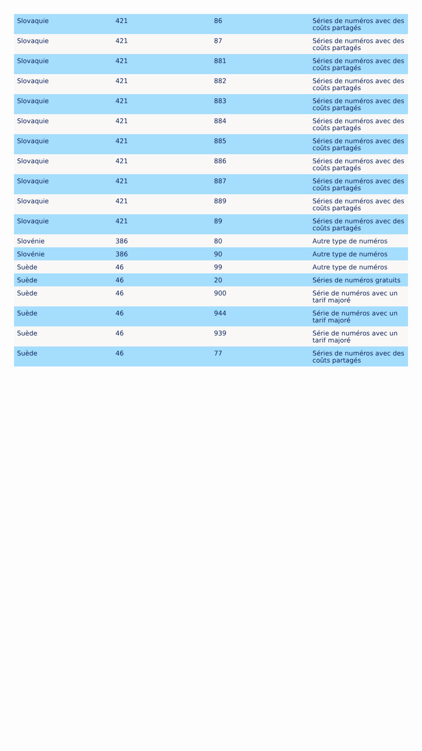| Slovaquie | 421 | 86 | Séries de numéros avec des coûts partagés |
| Slovaquie | 421 | 87 | Séries de numéros avec des coûts partagés |
| Slovaquie | 421 | 881 | Séries de numéros avec des coûts partagés |
| Slovaquie | 421 | 882 | Séries de numéros avec des coûts partagés |
| Slovaquie | 421 | 883 | Séries de numéros avec des coûts partagés |
| Slovaquie | 421 | 884 | Séries de numéros avec des coûts partagés |
| Slovaquie | 421 | 885 | Séries de numéros avec des coûts partagés |
| Slovaquie | 421 | 886 | Séries de numéros avec des coûts partagés |
| Slovaquie | 421 | 887 | Séries de numéros avec des coûts partagés |
| Slovaquie | 421 | 889 | Séries de numéros avec des coûts partagés |
| Slovaquie | 421 | 89 | Séries de numéros avec des coûts partagés |
| Slovénie | 386 | 80 | Autre type de numéros |
| Slovénie | 386 | 90 | Autre type de numéros |
| Suède | 46 | 99 | Autre type de numéros |
| Suède | 46 | 20 | Séries de numéros gratuits |
| Suède | 46 | 900 | Série de numéros avec un tarif majoré |
| Suède | 46 | 944 | Série de numéros avec un tarif majoré |
| Suède | 46 | 939 | Série de numéros avec un tarif majoré |
| Suède | 46 | 77 | Séries de numéros avec des coûts partagés |